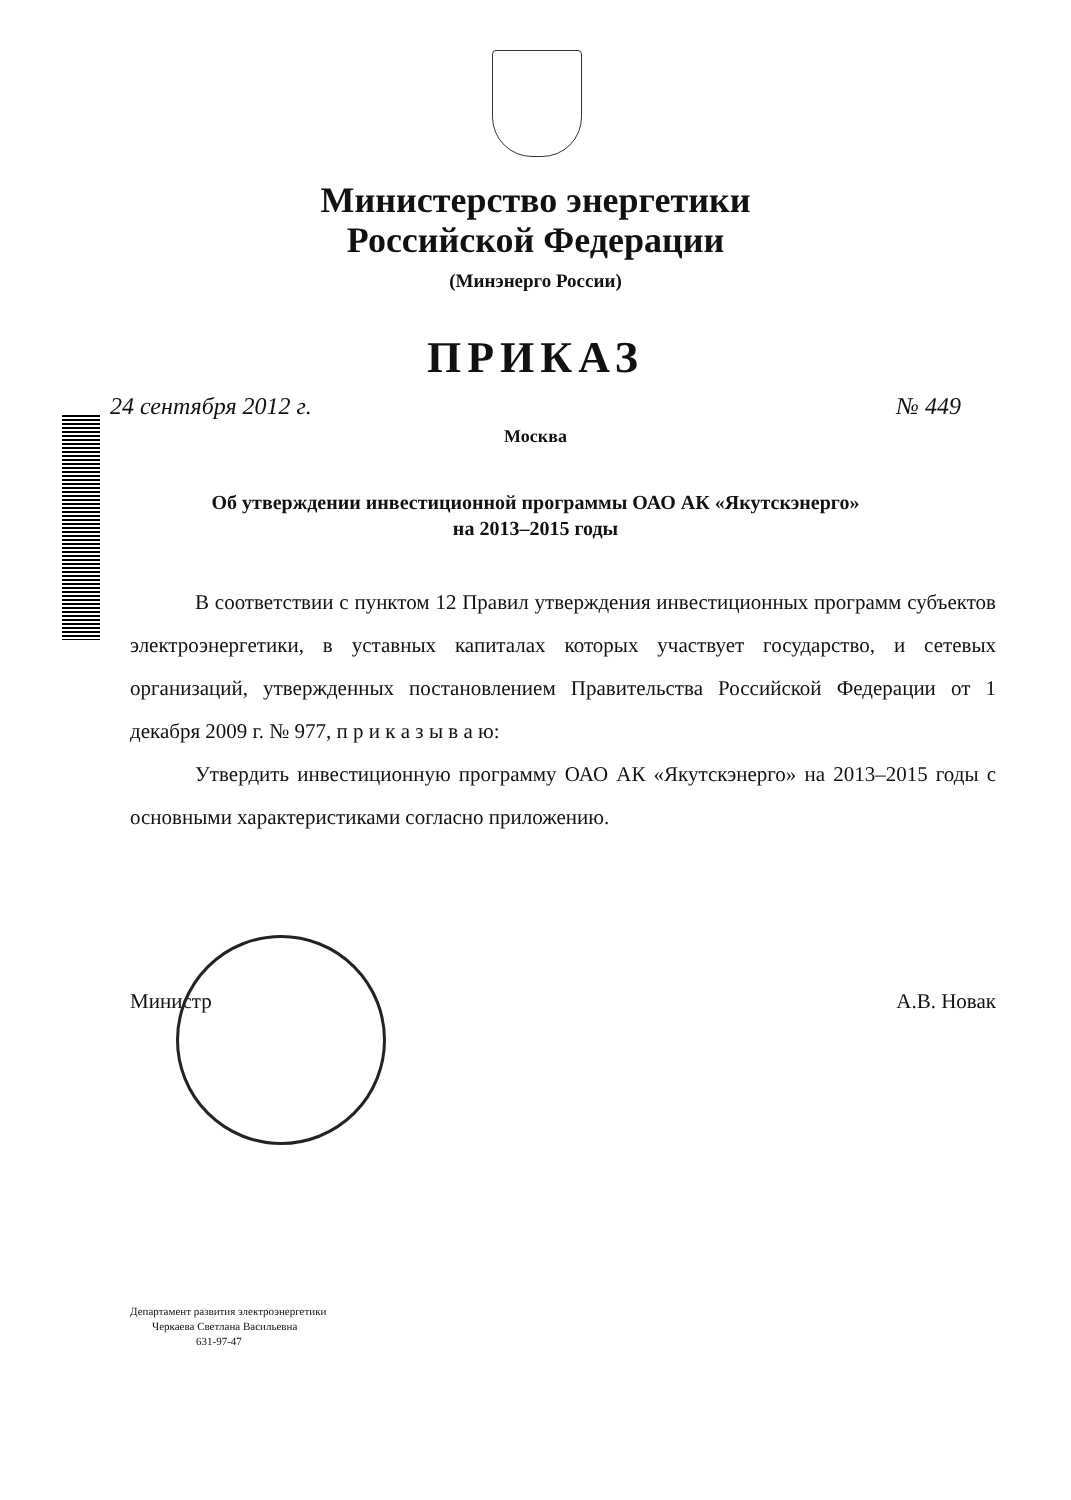Министерство энергетики
Российской Федерации
(Минэнерго России)
ПРИКАЗ
24 сентября 2012 г. № 449
Москва
Об утверждении инвестиционной программы ОАО АК «Якутскэнерго»
на 2013–2015 годы
В соответствии с пунктом 12 Правил утверждения инвестиционных программ субъектов электроэнергетики, в уставных капиталах которых участвует государство, и сетевых организаций, утвержденных постановлением Правительства Российской Федерации от 1 декабря 2009 г. № 977, п р и к а з ы в а ю:
Утвердить инвестиционную программу ОАО АК «Якутскэнерго» на 2013–2015 годы с основными характеристиками согласно приложению.
Министр А.В. Новак
Департамент развития электроэнергетики
Черкаева Светлана Васильевна
631-97-47